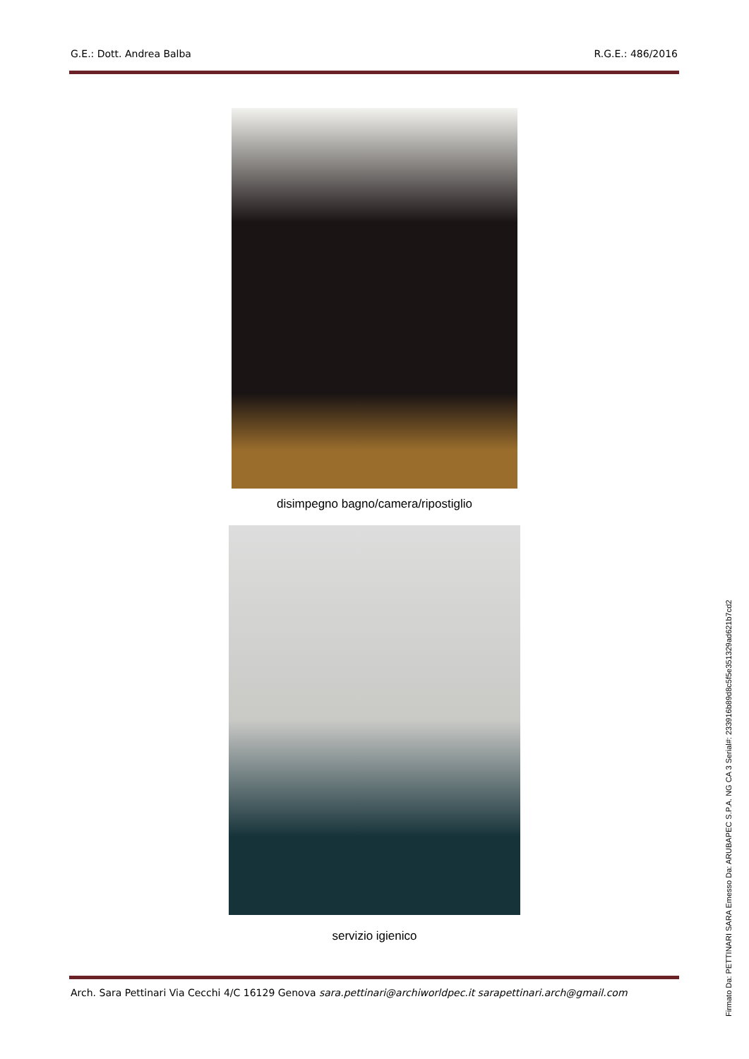G.E.: Dott. Andrea Balba R.G.E.: 486/2016
disimpegno bagno/camera/ripostiglio
servizio igienico
Arch. Sara Pettinari Via Cecchi 4/C 16129 Genova sara.pettinari@archiworldpec.it sarapettinari.arch@gmail.com
Firmato Da: PETTINARI SARA Emesso Da: ARUBAPEC S.P.A. NG CA 3 Serial#: 233916b89d8c5f5e351329ad621b7cd2